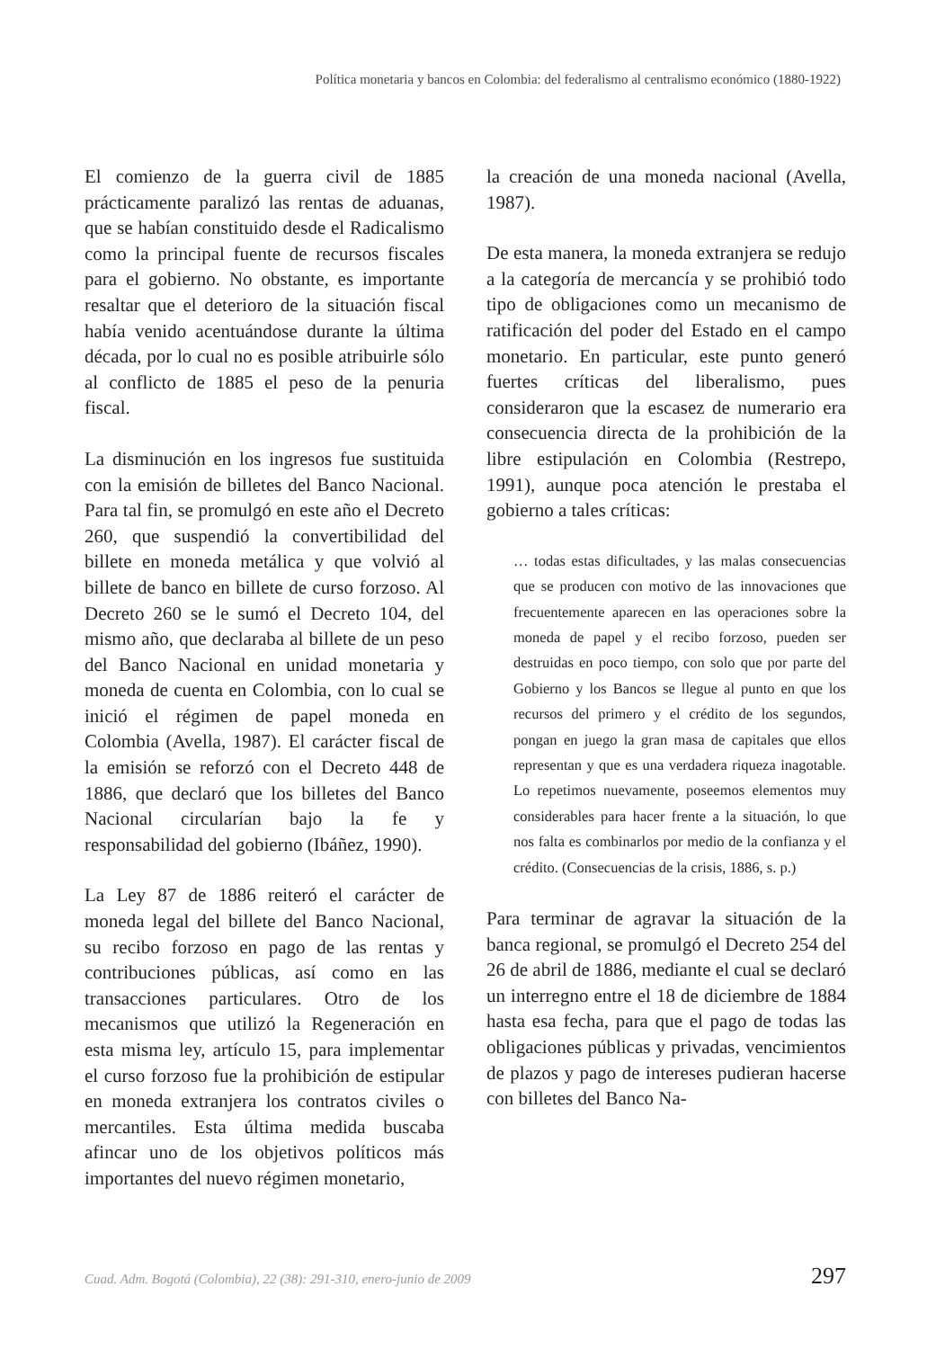Política monetaria y bancos en Colombia: del federalismo al centralismo económico (1880-1922)
El comienzo de la guerra civil de 1885 prácticamente paralizó las rentas de aduanas, que se habían constituido desde el Radicalismo como la principal fuente de recursos fiscales para el gobierno. No obstante, es importante resaltar que el deterioro de la situación fiscal había venido acentuándose durante la última década, por lo cual no es posible atribuirle sólo al conflicto de 1885 el peso de la penuria fiscal.
La disminución en los ingresos fue sustituida con la emisión de billetes del Banco Nacional. Para tal fin, se promulgó en este año el Decreto 260, que suspendió la convertibilidad del billete en moneda metálica y que volvió al billete de banco en billete de curso forzoso. Al Decreto 260 se le sumó el Decreto 104, del mismo año, que declaraba al billete de un peso del Banco Nacional en unidad monetaria y moneda de cuenta en Colombia, con lo cual se inició el régimen de papel moneda en Colombia (Avella, 1987). El carácter fiscal de la emisión se reforzó con el Decreto 448 de 1886, que declaró que los billetes del Banco Nacional circularían bajo la fe y responsabilidad del gobierno (Ibáñez, 1990).
La Ley 87 de 1886 reiteró el carácter de moneda legal del billete del Banco Nacional, su recibo forzoso en pago de las rentas y contribuciones públicas, así como en las transacciones particulares. Otro de los mecanismos que utilizó la Regeneración en esta misma ley, artículo 15, para implementar el curso forzoso fue la prohibición de estipular en moneda extranjera los contratos civiles o mercantiles. Esta última medida buscaba afincar uno de los objetivos políticos más importantes del nuevo régimen monetario,
la creación de una moneda nacional (Avella, 1987).
De esta manera, la moneda extranjera se redujo a la categoría de mercancía y se prohibió todo tipo de obligaciones como un mecanismo de ratificación del poder del Estado en el campo monetario. En particular, este punto generó fuertes críticas del liberalismo, pues consideraron que la escasez de numerario era consecuencia directa de la prohibición de la libre estipulación en Colombia (Restrepo, 1991), aunque poca atención le prestaba el gobierno a tales críticas:
… todas estas dificultades, y las malas consecuencias que se producen con motivo de las innovaciones que frecuentemente aparecen en las operaciones sobre la moneda de papel y el recibo forzoso, pueden ser destruidas en poco tiempo, con solo que por parte del Gobierno y los Bancos se llegue al punto en que los recursos del primero y el crédito de los segundos, pongan en juego la gran masa de capitales que ellos representan y que es una verdadera riqueza inagotable. Lo repetimos nuevamente, poseemos elementos muy considerables para hacer frente a la situación, lo que nos falta es combinarlos por medio de la confianza y el crédito. (Consecuencias de la crisis, 1886, s. p.)
Para terminar de agravar la situación de la banca regional, se promulgó el Decreto 254 del 26 de abril de 1886, mediante el cual se declaró un interregno entre el 18 de diciembre de 1884 hasta esa fecha, para que el pago de todas las obligaciones públicas y privadas, vencimientos de plazos y pago de intereses pudieran hacerse con billetes del Banco Na-
Cuad. Adm. Bogotá (Colombia), 22 (38): 291-310, enero-junio de 2009 297